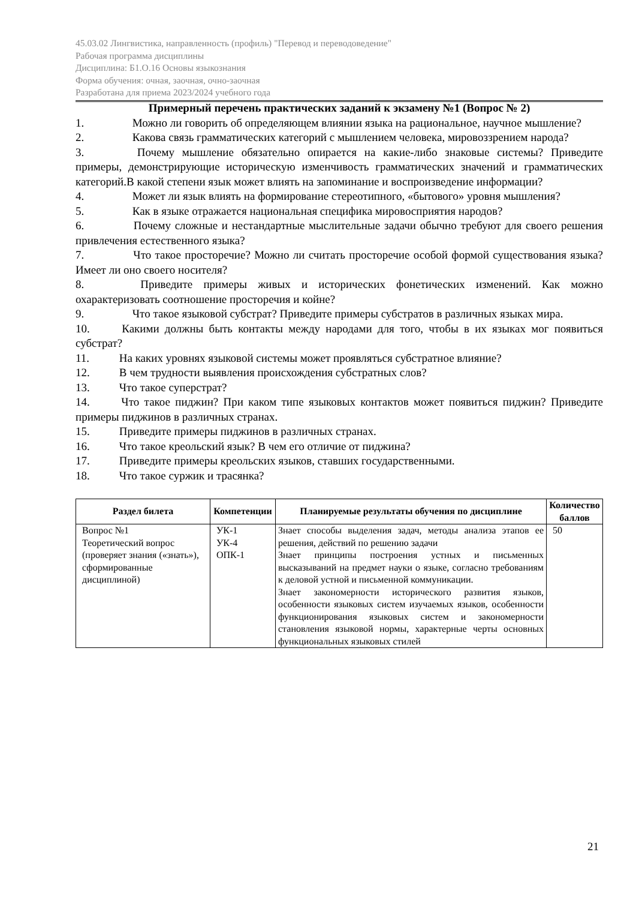45.03.02 Лингвистика, направленность (профиль) "Перевод и переводоведение"
Рабочая программа дисциплины
Дисциплина: Б1.О.16 Основы языкознания
Форма обучения: очная, заочная, очно-заочная
Разработана для приема 2023/2024 учебного года
Примерный перечень практических заданий к экзамену №1 (Вопрос № 2)
1. Можно ли говорить об определяющем влиянии языка на рациональное, научное мышление?
2. Какова связь грамматических категорий с мышлением человека, мировоззрением народа?
3. Почему мышление обязательно опирается на какие-либо знаковые системы? Приведите примеры, демонстрирующие историческую изменчивость грамматических значений и грамматических категорий.В какой степени язык может влиять на запоминание и воспроизведение информации?
4. Может ли язык влиять на формирование стереотипного, «бытового» уровня мышления?
5. Как в языке отражается национальная специфика мировосприятия народов?
6. Почему сложные и нестандартные мыслительные задачи обычно требуют для своего решения привлечения естественного языка?
7. Что такое просторечие? Можно ли считать просторечие особой формой существования языка? Имеет ли оно своего носителя?
8. Приведите примеры живых и исторических фонетических изменений. Как можно охарактеризовать соотношение просторечия и койне?
9. Что такое языковой субстрат? Приведите примеры субстратов в различных языках мира.
10. Какими должны быть контакты между народами для того, чтобы в их языках мог появиться субстрат?
11. На каких уровнях языковой системы может проявляться субстратное влияние?
12. В чем трудности выявления происхождения субстратных слов?
13. Что такое суперстрат?
14. Что такое пиджин? При каком типе языковых контактов может появиться пиджин? Приведите примеры пиджинов в различных странах.
15. Приведите примеры пиджинов в различных странах.
16. Что такое креольский язык? В чем его отличие от пиджина?
17. Приведите примеры креольских языков, ставших государственными.
18. Что такое суржик и трасянка?
| Раздел билета | Компетенции | Планируемые результаты обучения по дисциплине | Количество баллов |
| --- | --- | --- | --- |
| Вопрос №1 Теоретический вопрос (проверяет знания («знать»), сформированные дисциплиной) | УК-1 УК-4 ОПК-1 | Знает способы выделения задач, методы анализа этапов ее решения, действий по решению задачи Знает принципы построения устных и письменных высказываний на предмет науки о языке, согласно требованиям к деловой устной и письменной коммуникации. Знает закономерности исторического развития языков, особенности языковых систем изучаемых языков, особенности функционирования языковых систем и закономерности становления языковой нормы, характерные черты основных функциональных языковых стилей | 50 |
21